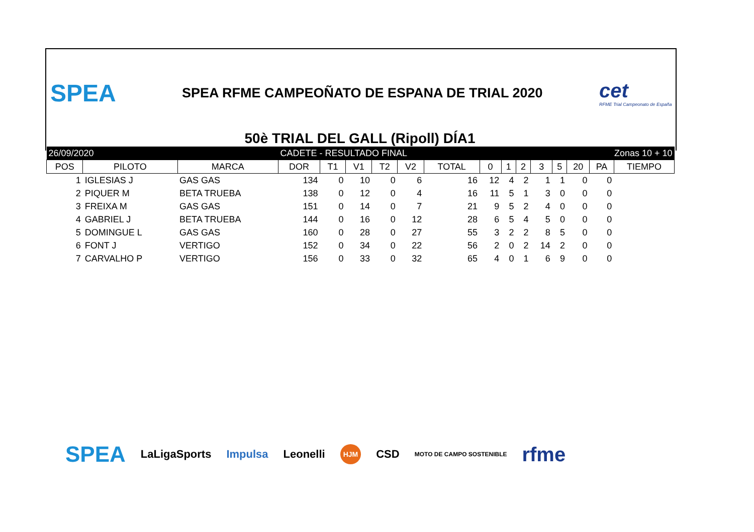SPEA
SPEA RFME CAMPEOÑATO DE ESPANA DE TRIAL 2020
cet
RFME Trial Campeonato de España
50è TRIAL DEL GALL (Ripoll) DÍA1
| 26/09/2020 | | | CADETE - RESULTADO FINAL | | | | | | Zonas 10 + 10 | | | | | | | |
| POS | PILOTO | MARCA | DOR | T1 | V1 | T2 | V2 | TOTAL | 0 | 1 | 2 | 3 | 5 | 20 | PA | TIEMPO |
| 1 | IGLESIAS J | GAS GAS | 134 | 0 | 10 | 0 | 6 | 16 | 12 | 4 | 2 | 1 | 1 | 0 | 0 | |
| 2 | PIQUER M | BETA TRUEBA | 138 | 0 | 12 | 0 | 4 | 16 | 11 | 5 | 1 | 3 | 0 | 0 | 0 | |
| 3 | FREIXA M | GAS GAS | 151 | 0 | 14 | 0 | 7 | 21 | 9 | 5 | 2 | 4 | 0 | 0 | 0 | |
| 4 | GABRIEL J | BETA TRUEBA | 144 | 0 | 16 | 0 | 12 | 28 | 6 | 5 | 4 | 5 | 0 | 0 | 0 | |
| 5 | DOMINGUE L | GAS GAS | 160 | 0 | 28 | 0 | 27 | 55 | 3 | 2 | 2 | 8 | 5 | 0 | 0 | |
| 6 | FONT J | VERTIGO | 152 | 0 | 34 | 0 | 22 | 56 | 2 | 0 | 2 | 14 | 2 | 0 | 0 | |
| 7 | CARVALHO P | VERTIGO | 156 | 0 | 33 | 0 | 32 | 65 | 4 | 0 | 1 | 6 | 9 | 0 | 0 | |
SPEA LaLigaSports Impulsa Leonelli HJM CSD MOTO DE CAMPO SOSTENIBLE rfme